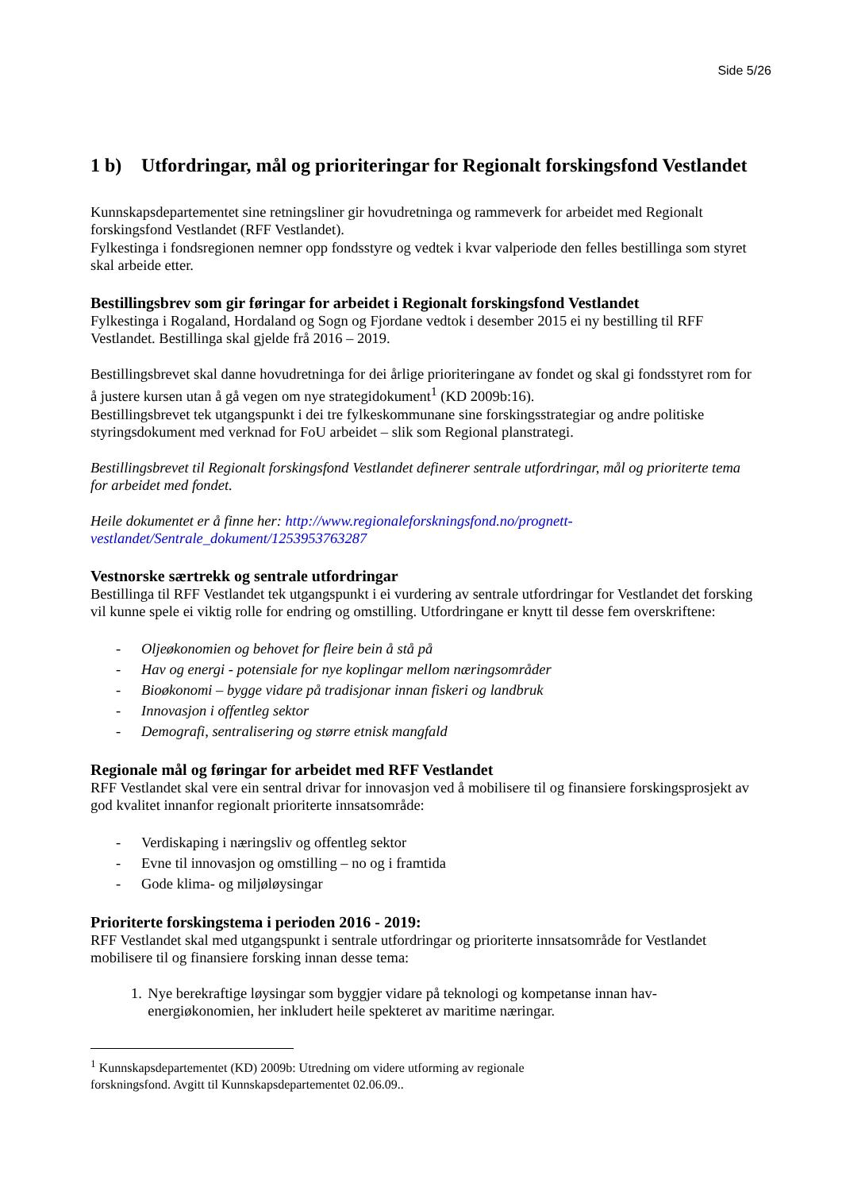Side 5/26
1 b) Utfordringar, mål og prioriteringar for Regionalt forskingsfond Vestlandet
Kunnskapsdepartementet sine retningsliner gir hovudretninga og rammeverk for arbeidet med Regionalt forskingsfond Vestlandet (RFF Vestlandet).
Fylkestinga i fondsregionen nemner opp fondsstyre og vedtek i kvar valperiode den felles bestillinga som styret skal arbeide etter.
Bestillingsbrev som gir føringar for arbeidet i Regionalt forskingsfond Vestlandet
Fylkestinga i Rogaland, Hordaland og Sogn og Fjordane vedtok i desember 2015 ei ny bestilling til RFF Vestlandet. Bestillinga skal gjelde frå 2016 – 2019.
Bestillingsbrevet skal danne hovudretninga for dei årlige prioriteringane av fondet og skal gi fondsstyret rom for å justere kursen utan å gå vegen om nye strategidokument<sup>1</sup> (KD 2009b:16).
Bestillingsbrevet tek utgangspunkt i dei tre fylkeskommunane sine forskingsstrategiar og andre politiske styringsdokument med verknad for FoU arbeidet – slik som Regional planstrategi.
Bestillingsbrevet til Regionalt forskingsfond Vestlandet definerer sentrale utfordringar, mål og prioriterte tema for arbeidet med fondet.
Heile dokumentet er å finne her: http://www.regionaleforskningsfond.no/prognett-vestlandet/Sentrale_dokument/1253953763287
Vestnorske særtrekk og sentrale utfordringar
Bestillinga til RFF Vestlandet tek utgangspunkt i ei vurdering av sentrale utfordringar for Vestlandet det forsking vil kunne spele ei viktig rolle for endring og omstilling. Utfordringane er knytt til desse fem overskriftene:
- Oljeøkonomien og behovet for fleire bein å stå på
- Hav og energi - potensiale for nye koplingar mellom næringsområder
- Bioøkonomi – bygge vidare på tradisjonar innan fiskeri og landbruk
- Innovasjon i offentleg sektor
- Demografi, sentralisering og større etnisk mangfald
Regionale mål og føringar for arbeidet med RFF Vestlandet
RFF Vestlandet skal vere ein sentral drivar for innovasjon ved å mobilisere til og finansiere forskingsprosjekt av god kvalitet innanfor regionalt prioriterte innsatsområde:
- Verdiskaping i næringsliv og offentleg sektor
- Evne til innovasjon og omstilling – no og i framtida
- Gode klima- og miljøløysingar
Prioriterte forskingstema i perioden 2016 - 2019:
RFF Vestlandet skal med utgangspunkt i sentrale utfordringar og prioriterte innsatsområde for Vestlandet mobilisere til og finansiere forsking innan desse tema:
1. Nye berekraftige løysingar som byggjer vidare på teknologi og kompetanse innan hav-energiøkonomien, her inkludert heile spekteret av maritime næringar.
<sup>1</sup> Kunnskapsdepartementet (KD) 2009b: Utredning om videre utforming av regionale
forskningsfond. Avgitt til Kunnskapsdepartementet 02.06.09..